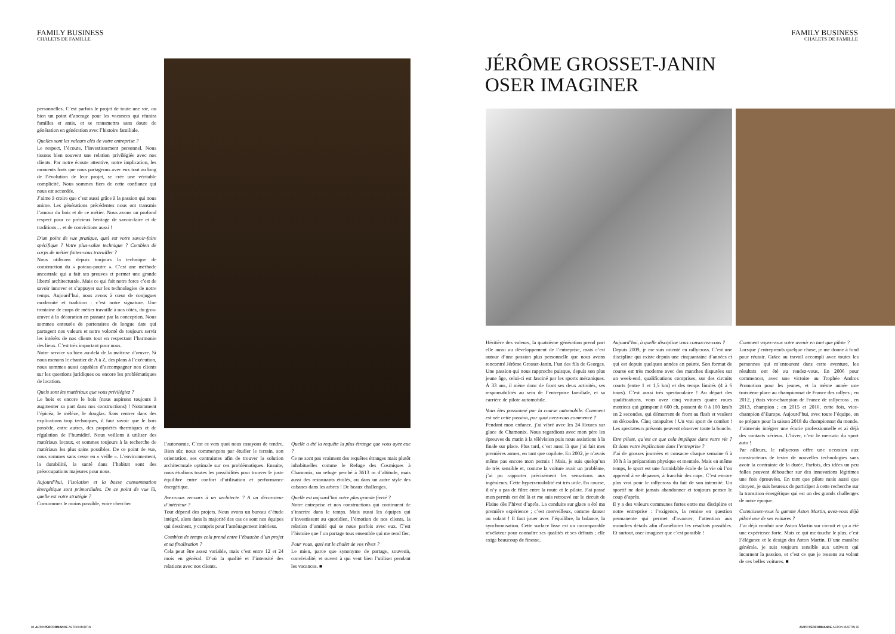FAMILY BUSINESS
CHALETS DE FAMILLE
personnelles. C’est parfois le projet de toute une vie, ou bien un point d’ancrage pour les vacances qui réunira familles et amis, et se transmettra sans doute de génération en génération avec l’histoire familiale.
Quelles sont les valeurs clés de votre entreprise ?
Le respect, l’écoute, l’investissement personnel. Nous tissons bien souvent une relation privilégiée avec nos clients. Par notre écoute attentive, notre implication, les moments forts que nous partageons avec eux tout au long de l’évolution de leur projet, se crée une véritable complicité. Nous sommes fiers de cette confiance qui nous est accordée.
J’aime à croire que c’est aussi grâce à la passion qui nous anime. Les générations précédentes nous ont transmis l’amour du bois et de ce métier. Nous avons un profond respect pour ce précieux héritage de savoir-faire et de traditions… et de convictions aussi !
D’un point de vue pratique, quel est votre savoir-faire spécifique ? Votre plus-value technique ? Combien de corps de métier faites-vous travailler ?
Nous utilisons depuis toujours la technique de construction du « poteau-poutre ». C’est une méthode ancestrale qui a fait ses preuves et permet une grande liberté architecturale. Mais ce qui fait notre force c’est de savoir innover et s’appuyer sur les technologies de notre temps. Aujourd’hui, nous avons à cœur de conjuguer modernité et tradition : c’est notre signature. Une trentaine de corps de métier travaille à nos côtés, du gros-œuvre à la décoration en passant par la conception. Nous sommes entourés de partenaires de longue date qui partagent nos valeurs et notre volonté de toujours servir les intérêts de nos clients tout en respectant l’harmonie des lieux. C’est très important pour nous.
Notre service va bien au-delà de la maîtrise d’œuvre. Si nous menons le chantier de A à Z, des plans à l’exécution, nous sommes aussi capables d’accompagner nos clients sur les questions juridiques ou encore les problématiques de location.
Quels sont les matériaux que vous privilégiez ?
Le bois et encore le bois (nous aspirons toujours à augmenter sa part dans nos constructions) ! Notamment l’épicéa, le mélèze, le douglas. Sans rentrer dans des explications trop techniques, il faut savoir que le bois possède, entre autres, des propriétés thermiques et de régulation de l’humidité. Nous veillons à utiliser des matériaux locaux, et sommes toujours à la recherche de matériaux les plus sains possibles. De ce point de vue, nous sommes sans cesse en « veille ». L’environnement, la durabilité, la santé dans l’habitat sont des préoccupations majeures pour nous.
Aujourd’hui, l’isolation et la basse consommation énergétique sont primordiales. De ce point de vue là, quelle est votre stratégie ?
Consommer le moins possible, voire chercher
l’autonomie. C’est ce vers quoi nous essayons de tendre. Bien sûr, nous commençons par étudier le terrain, son orientation, ses contraintes afin de trouver la solution architecturale optimale sur ces problématiques. Ensuite, nous étudions toutes les possibilités pour trouver le juste équilibre entre confort d’utilisation et performance énergétique.
Avez-vous recours à un architecte ? A un décorateur d’intérieur ?
Tout dépend des projets. Nous avons un bureau d’étude intégré, alors dans la majorité des cas ce sont nos équipes qui dessinent, y compris pour l’aménagement intérieur.
Combien de temps cela prend entre l’ébauche d’un projet et sa finalisation ?
Cela peut être assez variable, mais c’est entre 12 et 24 mois en général. D’où la qualité et l’intensité des relations avec nos clients.
Quelle a été la requête la plus étrange que vous ayez eue ?
Ce ne sont pas vraiment des requêtes étranges mais plutôt inhabituelles comme le Refuge des Cosmiques à Chamonix, un refuge perché à 3613 m d’altitude, mais aussi des restaurants étoilés, ou dans un autre style des cabanes dans les arbres ! De beaux challenges.
Quelle est aujourd’hui votre plus grande fierté ?
Notre entreprise et nos constructions qui continuent de s’inscrire dans le temps. Mais aussi les équipes qui s’investissent au quotidien, l’émotion de nos clients, la relation d’amitié qui se noue parfois avec eux. C’est l’histoire que l’on partage tous ensemble qui me rend fier.
Pour vous, quel est le chalet de vos rêves ?
Le mien, parce que synonyme de partage, souvenir, convivialité, et ouvert à qui veut bien l’utiliser pendant les vacances. ■
84 AUTO PERFORMANCE ASTON MARTIN
FAMILY BUSINESS
CHALETS DE FAMILLE
JÉRÔME GROSSET-JANIN
OSER IMAGINER
Héritière des valeurs, la quatrième génération prend part elle aussi au développement de l’entreprise, mais c’est autour d’une passion plus personnelle que nous avons rencontré Jérôme Grosset-Janin, l’un des fils de Georges. Une passion qui nous rapproche puisque, depuis son plus jeune âge, celui-ci est fasciné par les sports mécaniques. À 33 ans, il mène donc de front ses deux activités, ses responsabilités au sein de l’entreprise familiale, et sa carrière de pilote automobile.
Vous êtes passionné par la course automobile. Comment est née cette passion, par quoi avez-vous commencé ?
Pendant mon enfance, j’ai vibré avec les 24 Heures sur glace de Chamonix. Nous regardions avec mon père les épreuves du matin à la télévision puis nous assistions à la finale sur place. Plus tard, c’est aussi là que j’ai fait mes premières armes, en tant que copilote. En 2002, je n’avais même pas encore mon permis ! Mais, je suis quelqu’un de très sensible et, comme la voiture avait un problème, j’ai pu rapporter précisément les sensations aux ingénieurs. Cette hypersensibilité est très utile. En course, il n’y a pas de filtre entre la route et le pilote. J’ai passé mon permis cet été là et me suis retrouvé sur le circuit de Flaine dès l’hiver d’après. La conduite sur glace a été ma première expérience ; c’est merveilleux, comme danser au volant ! Il faut jouer avec l’équilibre, la balance, la synchronisation. Cette surface lisse est un incomparable révélateur pour connaître ses qualités et ses défauts ; elle exige beaucoup de finesse.
Aujourd’hui, à quelle discipline vous consacrez-vous ?
Depuis 2009, je me suis orienté en rallycross. C’est une discipline qui existe depuis une cinquantaine d’années et qui est depuis quelques années en pointe. Son format de course est très moderne avec des manches disputées sur un week-end, qualifications comprises, sur des circuits courts (entre 1 et 1,5 km) et des temps limités (4 à 6 tours). C’est aussi très spectaculaire ! Au départ des qualifications, vous avez cinq voitures quatre roues motrices qui grimpent à 600 ch, passent de 0 à 100 km/h en 2 secondes, qui démarrent de front au flash et veulent en découdre. Cinq catapultes ! Un vrai sport de combat ! Les spectateurs présents peuvent observer toute la boucle.
Etre pilote, qu’est ce que cela implique dans votre vie ? Et dans votre implication dans l’entreprise ?
J’ai de grosses journées et consacre chaque semaine 6 à 10 h à la préparation physique et mentale. Mais en même temps, le sport est une formidable école de la vie où l’on apprend à se dépasser, à franchir des caps. C’est encore plus vrai pour le rallycross du fait de son intensité. Un sportif ne doit jamais abandonner et toujours penser le coup d’après.
Il y a des valeurs communes fortes entre ma discipline et notre entreprise : l’exigence, la remise en question permanente qui permet d’avancer, l’attention aux moindres détails afin d’améliorer les résultats possibles. Et surtout, oser imaginer que c’est possible !
Comment voyez-vous votre avenir en tant que pilote ?
Lorsque j’entreprends quelque chose, je me donne à fond pour réussir. Grâce au travail accompli avec toutes les personnes qui m’entourent dans cette aventure, les résultats ont été au rendez-vous. En 2006 pour commencer, avec une victoire au Trophée Andros Promotion pour les jeunes, et la même année une troisième place au championnat de France des rallyes ; en 2012, j’étais vice-champion de France de rallycross , en 2013, champion ; en 2015 et 2016, cette fois, vice-champion d’Europe. Aujourd’hui, avec toute l’équipe, on se prépare pour la saison 2018 du championnat du monde. J’aimerais intégrer une écurie professionnelle et ai déjà des contacts sérieux. L’hiver, c’est le mercato du sport auto !
Par ailleurs, le rallycross offre une occasion aux constructeurs de tester de nouvelles technologies sans avoir la contrainte de la durée. Parfois, des idées un peu folles peuvent déboucher sur des innovations légitimes une fois éprouvées. En tant que pilote mais aussi que citoyen, je suis heureux de participer à cette recherche sur la transition énergétique qui est un des grands challenges de notre époque.
Connaissez-vous la gamme Aston Martin, avez-vous déjà piloté une de ses voitures ?
J’ai déjà conduit une Aston Martin sur circuit et ça a été une expérience forte. Mais ce qui me touche le plus, c’est l’élégance et le design des Aston Martin. D’une manière générale, je suis toujours sensible aux univers qui incarnent la passion, et c’est ce que je ressens au volant de ces belles voitures. ■
AUTO PERFORMANCE ASTON MARTIN 85